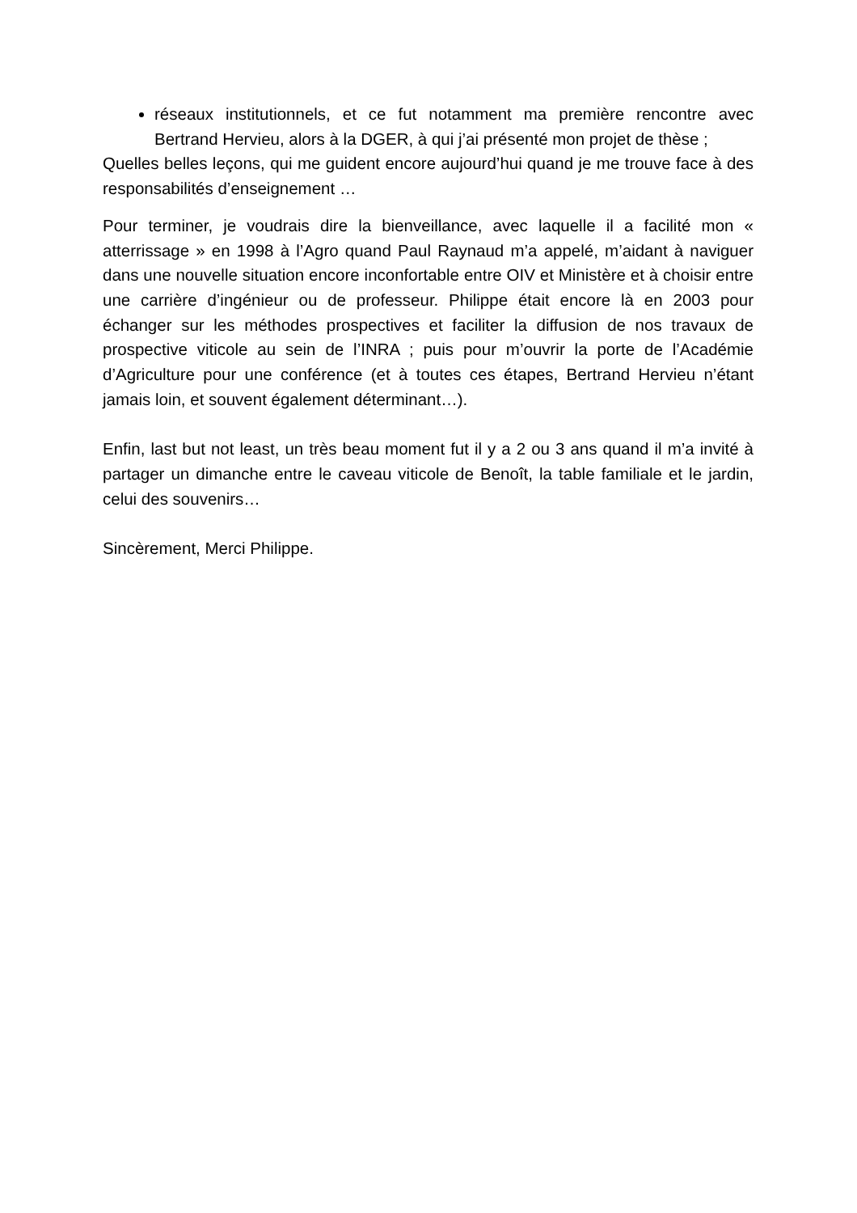réseaux institutionnels, et ce fut notamment ma première rencontre avec Bertrand Hervieu, alors à la DGER, à qui j’ai présenté mon projet de thèse ;
Quelles belles leçons, qui me guident encore aujourd’hui quand je me trouve face à des responsabilités d’enseignement …
Pour terminer, je voudrais dire la bienveillance, avec laquelle il a facilité mon « atterrissage » en 1998 à l’Agro quand Paul Raynaud m’a appelé, m’aidant à naviguer dans une nouvelle situation encore inconfortable entre OIV et Ministère et à choisir entre une carrière d’ingénieur ou de professeur. Philippe était encore là en 2003 pour échanger sur les méthodes prospectives et faciliter la diffusion de nos travaux de prospective viticole au sein de l’INRA ; puis pour m’ouvrir la porte de l’Académie d’Agriculture pour une conférence (et à toutes ces étapes, Bertrand Hervieu n’étant jamais loin, et souvent également déterminant…).
Enfin, last but not least, un très beau moment fut il y a 2 ou 3 ans quand il m’a invité à partager un dimanche entre le caveau viticole de Benoît, la table familiale et le jardin, celui des souvenirs…
Sincèrement, Merci Philippe.